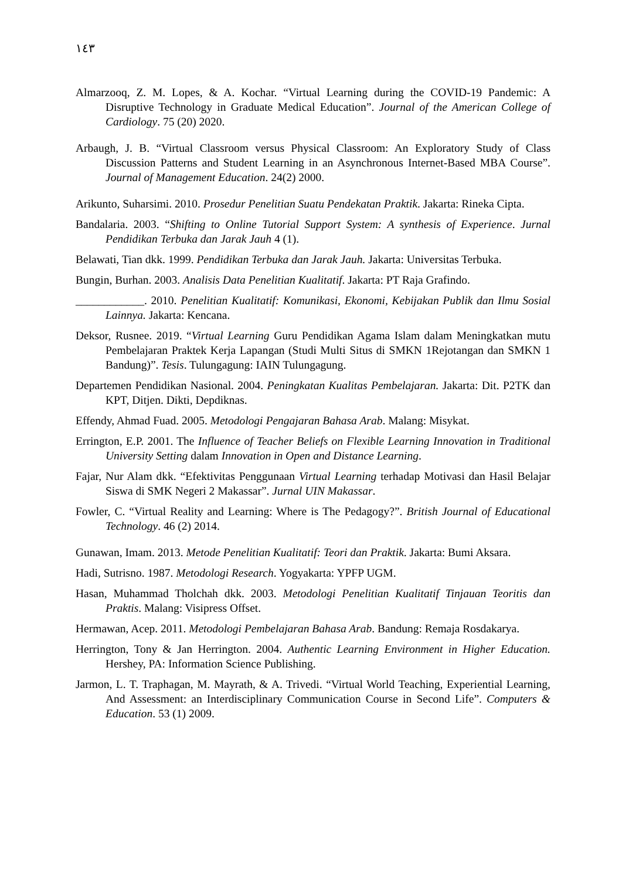١٤٣
Almarzooq, Z. M. Lopes, & A. Kochar. “Virtual Learning during the COVID-19 Pandemic: A Disruptive Technology in Graduate Medical Education”. Journal of the American College of Cardiology. 75 (20) 2020.
Arbaugh, J. B. “Virtual Classroom versus Physical Classroom: An Exploratory Study of Class Discussion Patterns and Student Learning in an Asynchronous Internet-Based MBA Course”. Journal of Management Education. 24(2) 2000.
Arikunto, Suharsimi. 2010. Prosedur Penelitian Suatu Pendekatan Praktik. Jakarta: Rineka Cipta.
Bandalaria. 2003. “Shifting to Online Tutorial Support System: A synthesis of Experience. Jurnal Pendidikan Terbuka dan Jarak Jauh 4 (1).
Belawati, Tian dkk. 1999. Pendidikan Terbuka dan Jarak Jauh. Jakarta: Universitas Terbuka.
Bungin, Burhan. 2003. Analisis Data Penelitian Kualitatif. Jakarta: PT Raja Grafindo.
____________. 2010. Penelitian Kualitatif: Komunikasi, Ekonomi, Kebijakan Publik dan Ilmu Sosial Lainnya. Jakarta: Kencana.
Deksor, Rusnee. 2019. “Virtual Learning Guru Pendidikan Agama Islam dalam Meningkatkan mutu Pembelajaran Praktek Kerja Lapangan (Studi Multi Situs di SMKN 1Rejotangan dan SMKN 1 Bandung)”. Tesis. Tulungagung: IAIN Tulungagung.
Departemen Pendidikan Nasional. 2004. Peningkatan Kualitas Pembelajaran. Jakarta: Dit. P2TK dan KPT, Ditjen. Dikti, Depdiknas.
Effendy, Ahmad Fuad. 2005. Metodologi Pengajaran Bahasa Arab. Malang: Misykat.
Errington, E.P. 2001. The Influence of Teacher Beliefs on Flexible Learning Innovation in Traditional University Setting dalam Innovation in Open and Distance Learning.
Fajar, Nur Alam dkk. “Efektivitas Penggunaan Virtual Learning terhadap Motivasi dan Hasil Belajar Siswa di SMK Negeri 2 Makassar”. Jurnal UIN Makassar.
Fowler, C. “Virtual Reality and Learning: Where is The Pedagogy?”. British Journal of Educational Technology. 46 (2) 2014.
Gunawan, Imam. 2013. Metode Penelitian Kualitatif: Teori dan Praktik. Jakarta: Bumi Aksara.
Hadi, Sutrisno. 1987. Metodologi Research. Yogyakarta: YPFP UGM.
Hasan, Muhammad Tholchah dkk. 2003. Metodologi Penelitian Kualitatif Tinjauan Teoritis dan Praktis. Malang: Visipress Offset.
Hermawan, Acep. 2011. Metodologi Pembelajaran Bahasa Arab. Bandung: Remaja Rosdakarya.
Herrington, Tony & Jan Herrington. 2004. Authentic Learning Environment in Higher Education. Hershey, PA: Information Science Publishing.
Jarmon, L. T. Traphagan, M. Mayrath, & A. Trivedi. “Virtual World Teaching, Experiential Learning, And Assessment: an Interdisciplinary Communication Course in Second Life”. Computers & Education. 53 (1) 2009.